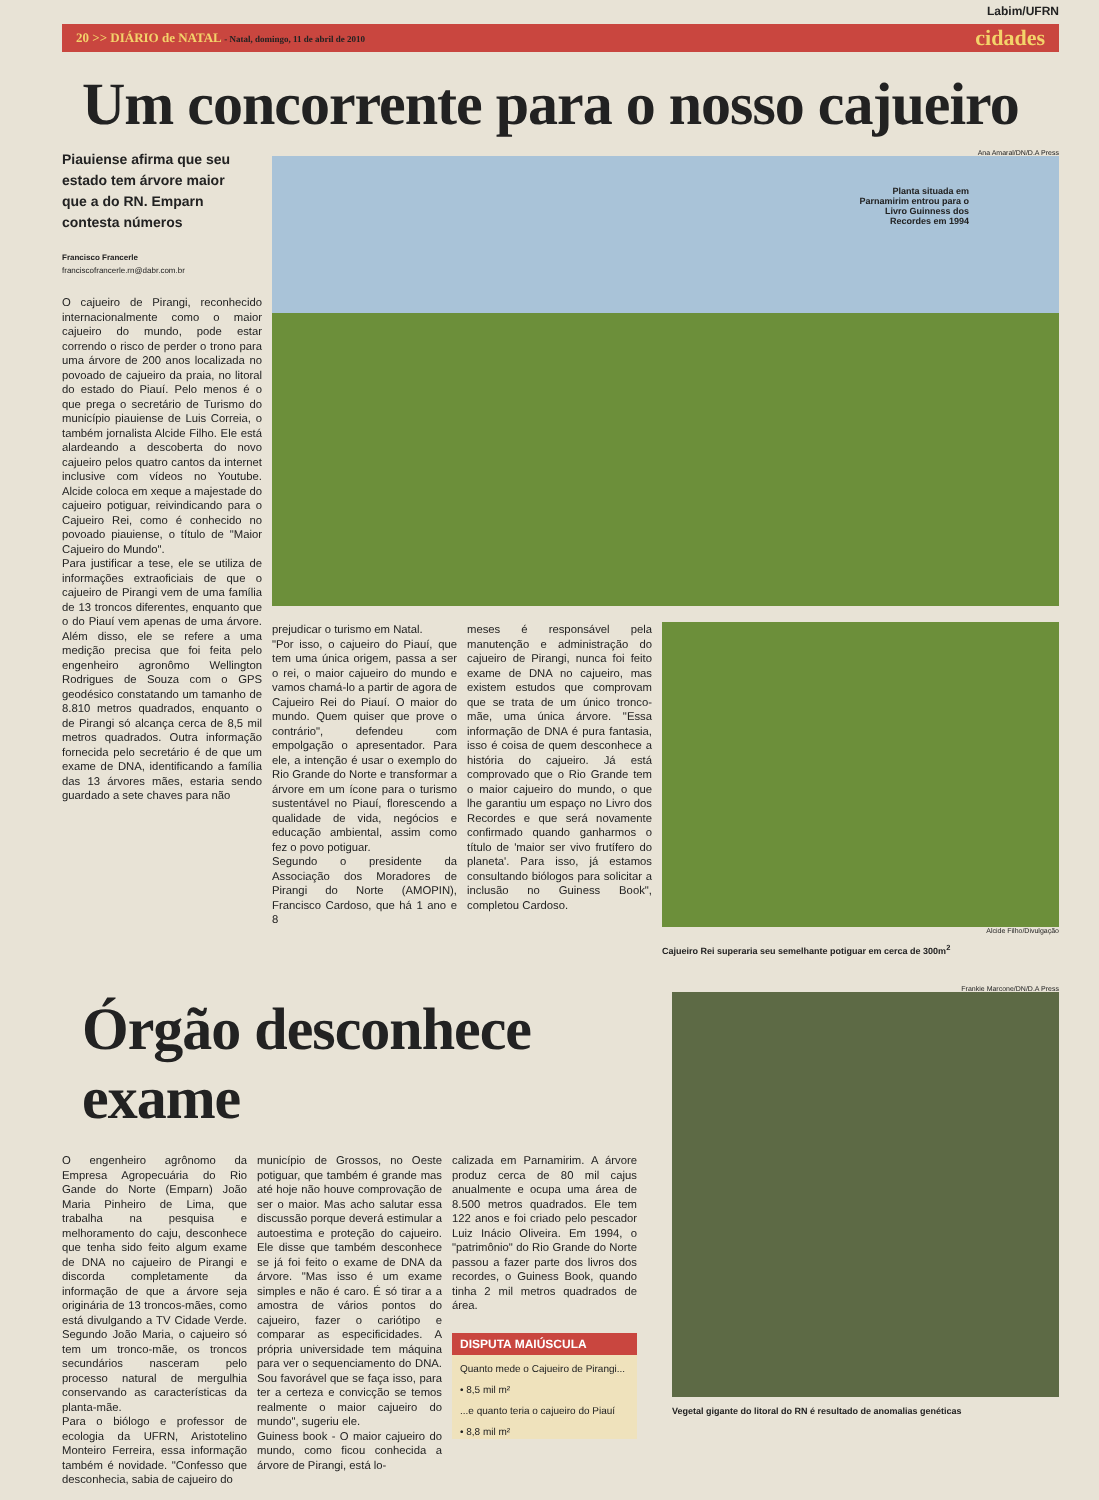Labim/UFRN
20 >> DIÁRIO de NATAL - Natal, domingo, 11 de abril de 2010
cidades
Um concorrente para o nosso cajueiro
Piauiense afirma que seu estado tem árvore maior que a do RN. Emparn contesta números
Francisco Francerle
franciscofrancerle.rn@dabr.com.br
O cajueiro de Pirangi, reconhecido internacionalmente como o maior cajueiro do mundo, pode estar correndo o risco de perder o trono para uma árvore de 200 anos localizada no povoado de cajueiro da praia, no litoral do estado do Piauí. Pelo menos é o que prega o secretário de Turismo do município piauiense de Luis Correia, o também jornalista Alcide Filho. Ele está alardeando a descoberta do novo cajueiro pelos quatro cantos da internet inclusive com vídeos no Youtube. Alcide coloca em xeque a majestade do cajueiro potiguar, reivindicando para o Cajueiro Rei, como é conhecido no povoado piauiense, o título de "Maior Cajueiro do Mundo".
Para justificar a tese, ele se utiliza de informações extraoficiais de que o cajueiro de Pirangi vem de uma família de 13 troncos diferentes, enquanto que o do Piauí vem apenas de uma árvore. Além disso, ele se refere a uma medição precisa que foi feita pelo engenheiro agronômo Wellington Rodrigues de Souza com o GPS geodésico constatando um tamanho de 8.810 metros quadrados, enquanto o de Pirangi só alcança cerca de 8,5 mil metros quadrados. Outra informação fornecida pelo secretário é de que um exame de DNA, identificando a família das 13 árvores mães, estaria sendo guardado a sete chaves para não
Ana Amaral/DN/D.A Press
Planta situada em Parnamirim entrou para o Livro Guinness dos Recordes em 1994
prejudicar o turismo em Natal.
"Por isso, o cajueiro do Piauí, que tem uma única origem, passa a ser o rei, o maior cajueiro do mundo e vamos chamá-lo a partir de agora de Cajueiro Rei do Piauí. O maior do mundo. Quem quiser que prove o contrário", defendeu com empolgação o apresentador. Para ele, a intenção é usar o exemplo do Rio Grande do Norte e transformar a árvore em um ícone para o turismo sustentável no Piauí, florescendo a qualidade de vida, negócios e educação ambiental, assim como fez o povo potiguar.
Segundo o presidente da Associação dos Moradores de Pirangi do Norte (AMOPIN), Francisco Cardoso, que há 1 ano e 8
meses é responsável pela manutenção e administração do cajueiro de Pirangi, nunca foi feito exame de DNA no cajueiro, mas existem estudos que comprovam que se trata de um único tronco-mãe, uma única árvore. "Essa informação de DNA é pura fantasia, isso é coisa de quem desconhece a história do cajueiro. Já está comprovado que o Rio Grande tem o maior cajueiro do mundo, o que lhe garantiu um espaço no Livro dos Recordes e que será novamente confirmado quando ganharmos o título de 'maior ser vivo frutífero do planeta'. Para isso, já estamos consultando biólogos para solicitar a inclusão no Guiness Book", completou Cardoso.
Alcide Filho/Divulgação
Cajueiro Rei superaria seu semelhante potiguar em cerca de 300m<sup>2</sup>
Órgão desconhece exame
O engenheiro agrônomo da Empresa Agropecuária do Rio Gande do Norte (Emparn) João Maria Pinheiro de Lima, que trabalha na pesquisa e melhoramento do caju, desconhece que tenha sido feito algum exame de DNA no cajueiro de Pirangi e discorda completamente da informação de que a árvore seja originária de 13 troncos-mães, como está divulgando a TV Cidade Verde. Segundo João Maria, o cajueiro só tem um tronco-mãe, os troncos secundários nasceram pelo processo natural de mergulhia conservando as características da planta-mãe.
Para o biólogo e professor de ecologia da UFRN, Aristotelino Monteiro Ferreira, essa informação também é novidade. "Confesso que desconhecia, sabia de cajueiro do
município de Grossos, no Oeste potiguar, que também é grande mas até hoje não houve comprovação de ser o maior. Mas acho salutar essa discussão porque deverá estimular a autoestima e proteção do cajueiro. Ele disse que também desconhece se já foi feito o exame de DNA da árvore. "Mas isso é um exame simples e não é caro. É só tirar a a amostra de vários pontos do cajueiro, fazer o cariótipo e comparar as especificidades. A própria universidade tem máquina para ver o sequenciamento do DNA. Sou favorável que se faça isso, para ter a certeza e convicção se temos realmente o maior cajueiro do mundo", sugeriu ele.
Guiness book - O maior cajueiro do mundo, como ficou conhecida a árvore de Pirangi, está lo-
calizada em Parnamirim. A árvore produz cerca de 80 mil cajus anualmente e ocupa uma área de 8.500 metros quadrados. Ele tem 122 anos e foi criado pelo pescador Luiz Inácio Oliveira. Em 1994, o "patrimônio" do Rio Grande do Norte passou a fazer parte dos livros dos recordes, o Guiness Book, quando tinha 2 mil metros quadrados de área.
DISPUTA MAIÚSCULA
Quanto mede o Cajueiro de Pirangi...
• 8,5 mil m²
...e quanto teria o cajueiro do Piauí
• 8,8 mil m²
Frankie Marcone/DN/D.A Press
Vegetal gigante do litoral do RN é resultado de anomalias genéticas